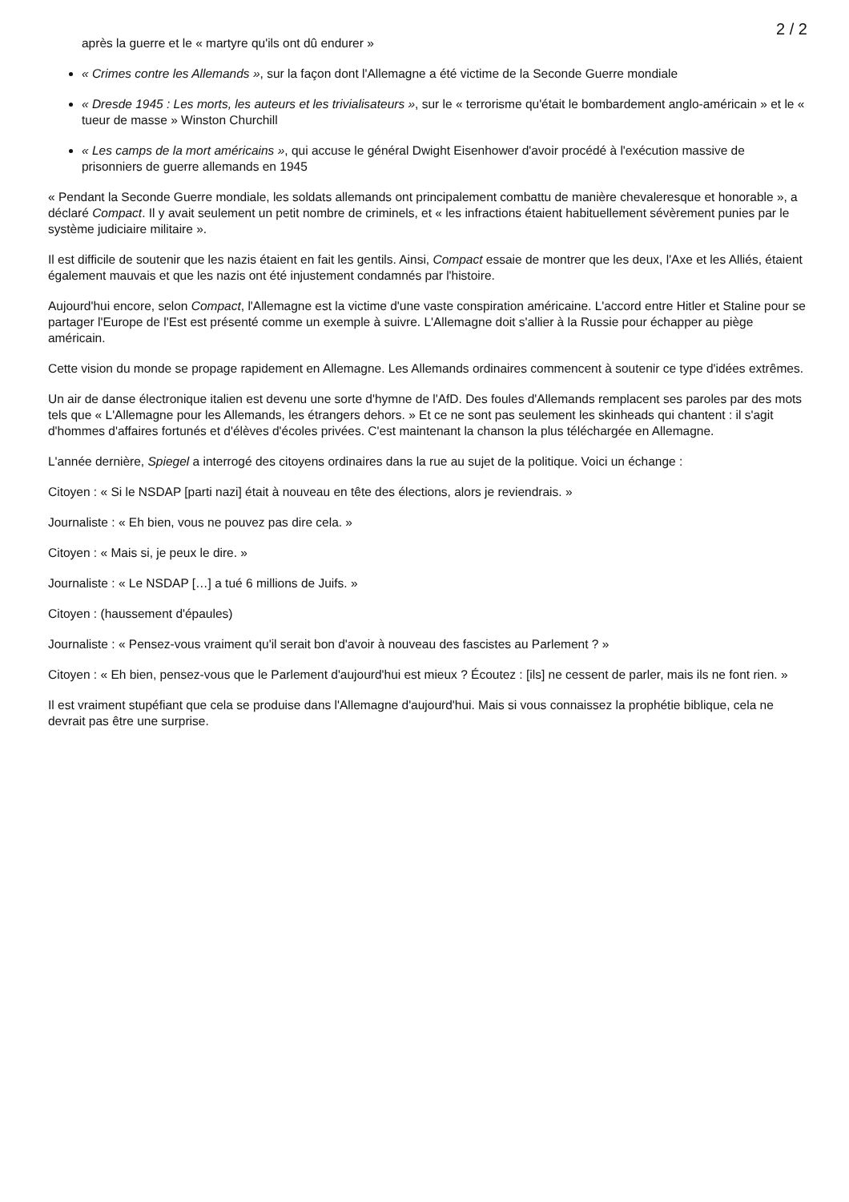2 / 2
après la guerre et le « martyre qu'ils ont dû endurer »
« Crimes contre les Allemands », sur la façon dont l'Allemagne a été victime de la Seconde Guerre mondiale
« Dresde 1945 : Les morts, les auteurs et les trivialisateurs », sur le « terrorisme qu'était le bombardement anglo-américain » et le « tueur de masse » Winston Churchill
« Les camps de la mort américains », qui accuse le général Dwight Eisenhower d'avoir procédé à l'exécution massive de prisonniers de guerre allemands en 1945
« Pendant la Seconde Guerre mondiale, les soldats allemands ont principalement combattu de manière chevaleresque et honorable », a déclaré Compact. Il y avait seulement un petit nombre de criminels, et « les infractions étaient habituellement sévèrement punies par le système judiciaire militaire ».
Il est difficile de soutenir que les nazis étaient en fait les gentils. Ainsi, Compact essaie de montrer que les deux, l'Axe et les Alliés, étaient également mauvais et que les nazis ont été injustement condamnés par l'histoire.
Aujourd'hui encore, selon Compact, l'Allemagne est la victime d'une vaste conspiration américaine. L'accord entre Hitler et Staline pour se partager l'Europe de l'Est est présenté comme un exemple à suivre. L'Allemagne doit s'allier à la Russie pour échapper au piège américain.
Cette vision du monde se propage rapidement en Allemagne. Les Allemands ordinaires commencent à soutenir ce type d'idées extrêmes.
Un air de danse électronique italien est devenu une sorte d'hymne de l'AfD. Des foules d'Allemands remplacent ses paroles par des mots tels que « L'Allemagne pour les Allemands, les étrangers dehors. » Et ce ne sont pas seulement les skinheads qui chantent : il s'agit d'hommes d'affaires fortunés et d'élèves d'écoles privées. C'est maintenant la chanson la plus téléchargée en Allemagne.
L'année dernière, Spiegel a interrogé des citoyens ordinaires dans la rue au sujet de la politique. Voici un échange :
Citoyen : « Si le NSDAP [parti nazi] était à nouveau en tête des élections, alors je reviendrais. »
Journaliste : « Eh bien, vous ne pouvez pas dire cela. »
Citoyen : « Mais si, je peux le dire. »
Journaliste : « Le NSDAP […] a tué 6 millions de Juifs. »
Citoyen : (haussement d'épaules)
Journaliste : « Pensez-vous vraiment qu'il serait bon d'avoir à nouveau des fascistes au Parlement ? »
Citoyen : « Eh bien, pensez-vous que le Parlement d'aujourd'hui est mieux ? Écoutez : [ils] ne cessent de parler, mais ils ne font rien. »
Il est vraiment stupéfiant que cela se produise dans l'Allemagne d'aujourd'hui. Mais si vous connaissez la prophétie biblique, cela ne devrait pas être une surprise.